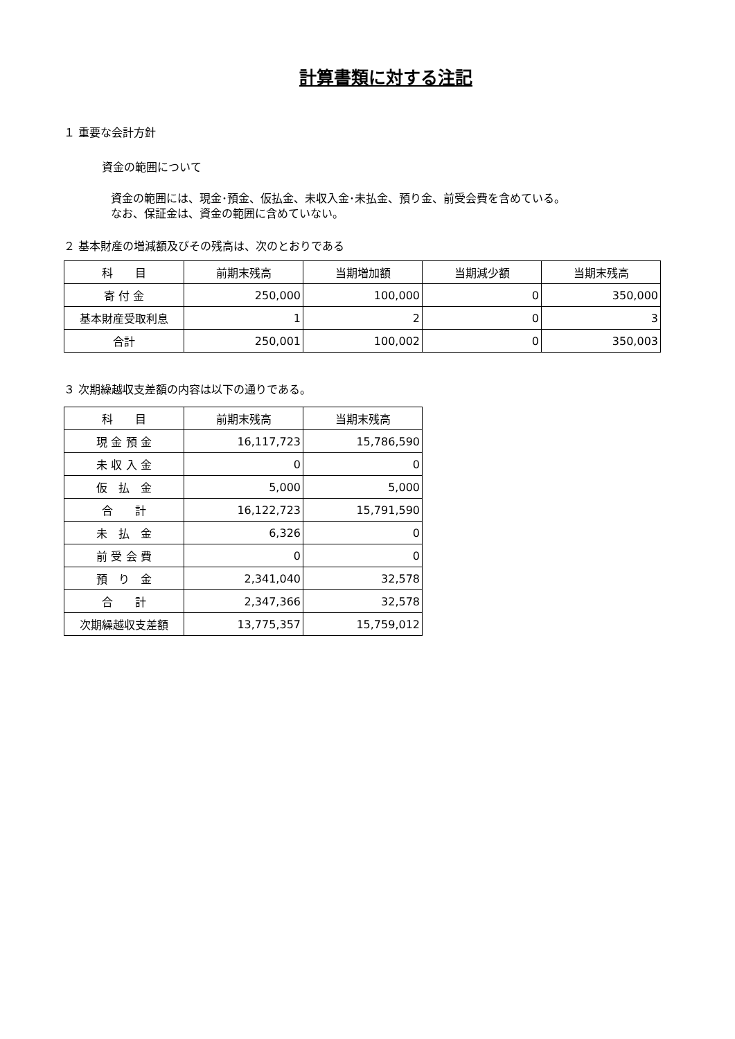計算書類に対する注記
１ 重要な会計方針
資金の範囲について
資金の範囲には、現金･預金、仮払金、未収入金･未払金、預り金、前受会費を含めている。
なお、保証金は、資金の範囲に含めていない。
２ 基本財産の増減額及びその残高は、次のとおりである
| 科 目 | 前期末残高 | 当期増加額 | 当期減少額 | 当期末残高 |
| --- | --- | --- | --- | --- |
| 寄 付 金 | 250,000 | 100,000 | 0 | 350,000 |
| 基本財産受取利息 | 1 | 2 | 0 | 3 |
| 合計 | 250,001 | 100,002 | 0 | 350,003 |
３ 次期繰越収支差額の内容は以下の通りである。
| 科 目 | 前期末残高 | 当期末残高 |
| --- | --- | --- |
| 現 金 預 金 | 16,117,723 | 15,786,590 |
| 未 収 入 金 | 0 | 0 |
| 仮 払 金 | 5,000 | 5,000 |
| 合 計 | 16,122,723 | 15,791,590 |
| 未 払 金 | 6,326 | 0 |
| 前 受 会 費 | 0 | 0 |
| 預 り 金 | 2,341,040 | 32,578 |
| 合 計 | 2,347,366 | 32,578 |
| 次期繰越収支差額 | 13,775,357 | 15,759,012 |